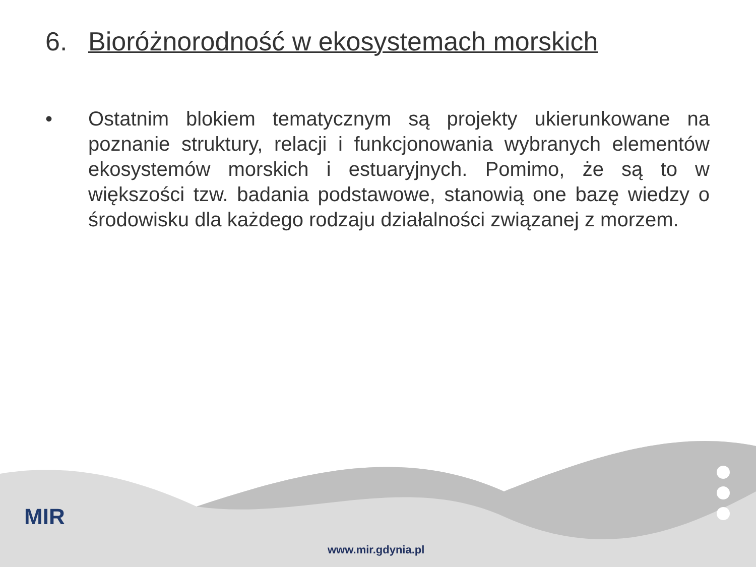6. Bioróżnorodność w ekosystemach morskich
• Ostatnim blokiem tematycznym są projekty ukierunkowane na poznanie struktury, relacji i funkcjonowania wybranych elementów ekosystemów morskich i estuaryjnych. Pomimo, że są to w większości tzw. badania podstawowe, stanowią one bazę wiedzy o środowisku dla każdego rodzaju działalności związanej z morzem.
MIR
www.mir.gdynia.pl